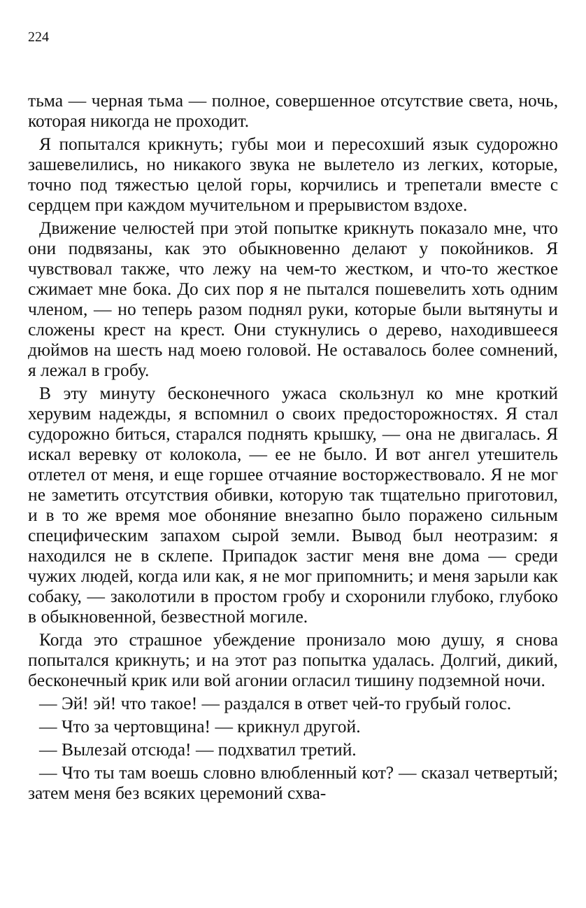224
тьма — черная тьма — полное, совершенное отсутствие света, ночь, которая никогда не проходит.
Я попытался крикнуть; губы мои и пересохший язык судорожно зашевелились, но никакого звука не вылетело из легких, которые, точно под тяжестью целой горы, корчились и трепетали вместе с сердцем при каждом мучительном и прерывистом вздохе.
Движение челюстей при этой попытке крикнуть показало мне, что они подвязаны, как это обыкновенно делают у покойников. Я чувствовал также, что лежу на чем-то жестком, и что-то жесткое сжимает мне бока. До сих пор я не пытался пошевелить хоть одним членом, — но теперь разом поднял руки, которые были вытянуты и сложены крест на крест. Они стукнулись о дерево, находившееся дюймов на шесть над моею головой. Не оставалось более сомнений, я лежал в гробу.
В эту минуту бесконечного ужаса скользнул ко мне кроткий херувим надежды, я вспомнил о своих предосторожностях. Я стал судорожно биться, старался поднять крышку, — она не двигалась. Я искал веревку от колокола, — ее не было. И вот ангел утешитель отлетел от меня, и еще горшее отчаяние восторжествовало. Я не мог не заметить отсутствия обивки, которую так тщательно приготовил, и в то же время мое обоняние внезапно было поражено сильным специфическим запахом сырой земли. Вывод был неотразим: я находился не в склепе. Припадок застиг меня вне дома — среди чужих людей, когда или как, я не мог припомнить; и меня зарыли как собаку, — заколотили в простом гробу и схоронили глубоко, глубоко в обыкновенной, безвестной могиле.
Когда это страшное убеждение пронизало мою душу, я снова попытался крикнуть; и на этот раз попытка удалась. Долгий, дикий, бесконечный крик или вой агонии огласил тишину подземной ночи.
— Эй! эй! что такое! — раздался в ответ чей-то грубый голос.
— Что за чертовщина! — крикнул другой.
— Вылезай отсюда! — подхватил третий.
— Что ты там воешь словно влюбленный кот? — сказал четвертый; затем меня без всяких церемоний схва-